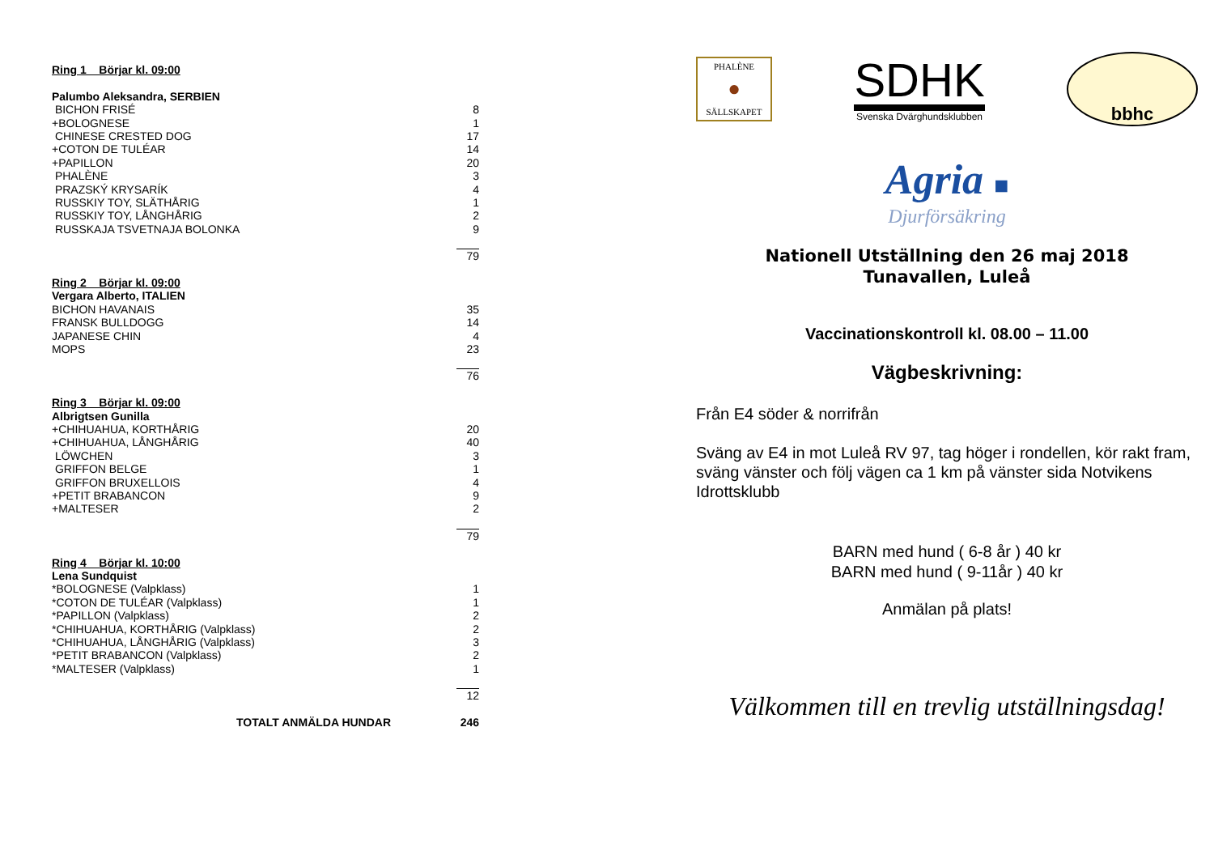| Ring 1 Börjar kl. 09:00 | |
| Palumbo Aleksandra, SERBIEN | |
| BICHON FRISÉ | 8 |
| +BOLOGNESE | 1 |
| CHINESE CRESTED DOG | 17 |
| +COTON DE TULÉAR | 14 |
| +PAPILLON | 20 |
| PHALÈNE | 3 |
| PRAZSKÝ KRYSARÍK | 4 |
| RUSSKIY TOY, SLÄTHÅRIG | 1 |
| RUSSKIY TOY, LÅNGHÅRIG | 2 |
| RUSSKAJA TSVETNAJA BOLONKA | 9 |
| | 79 |
| Ring 2 Börjar kl. 09:00 | |
| Vergara Alberto, ITALIEN | |
| BICHON HAVANAIS | 35 |
| FRANSK BULLDOGG | 14 |
| JAPANESE CHIN | 4 |
| MOPS | 23 |
| | 76 |
| Ring 3 Börjar kl. 09:00 | |
| Albrigtsen Gunilla | |
| +CHIHUAHUA, KORTHÅRIG | 20 |
| +CHIHUAHUA, LÅNGHÅRIG | 40 |
| LÖWCHEN | 3 |
| GRIFFON BELGE | 1 |
| GRIFFON BRUXELLOIS | 4 |
| +PETIT BRABANCON | 9 |
| +MALTESER | 2 |
| | 79 |
| Ring 4 Börjar kl. 10:00 | |
| Lena Sundquist | |
| *BOLOGNESE (Valpklass) | 1 |
| *COTON DE TULÉAR (Valpklass) | 1 |
| *PAPILLON (Valpklass) | 2 |
| *CHIHUAHUA, KORTHÅRIG (Valpklass) | 2 |
| *CHIHUAHUA, LÅNGHÅRIG (Valpklass) | 3 |
| *PETIT BRABANCON (Valpklass) | 2 |
| *MALTESER (Valpklass) | 1 |
| | 12 |
| TOTALT ANMÄLDA HUNDAR | 246 |
PHALÈNE
●
SÄLLSKAPET
SDHK
Svenska Dvärghundsklubben
bbhc
Agria ■
Djurförsäkring
Nationell Utställning den 26 maj 2018
Tunavallen, Luleå
Vaccinationskontroll kl. 08.00 – 11.00
Vägbeskrivning:
Från E4 söder & norrifrån
Sväng av E4 in mot Luleå RV 97, tag höger i rondellen, kör rakt fram, sväng vänster och följ vägen ca 1 km på vänster sida Notvikens Idrottsklubb
BARN med hund ( 6-8 år ) 40 kr
BARN med hund ( 9-11år ) 40 kr
Anmälan på plats!
Välkommen till en trevlig utställningsdag!